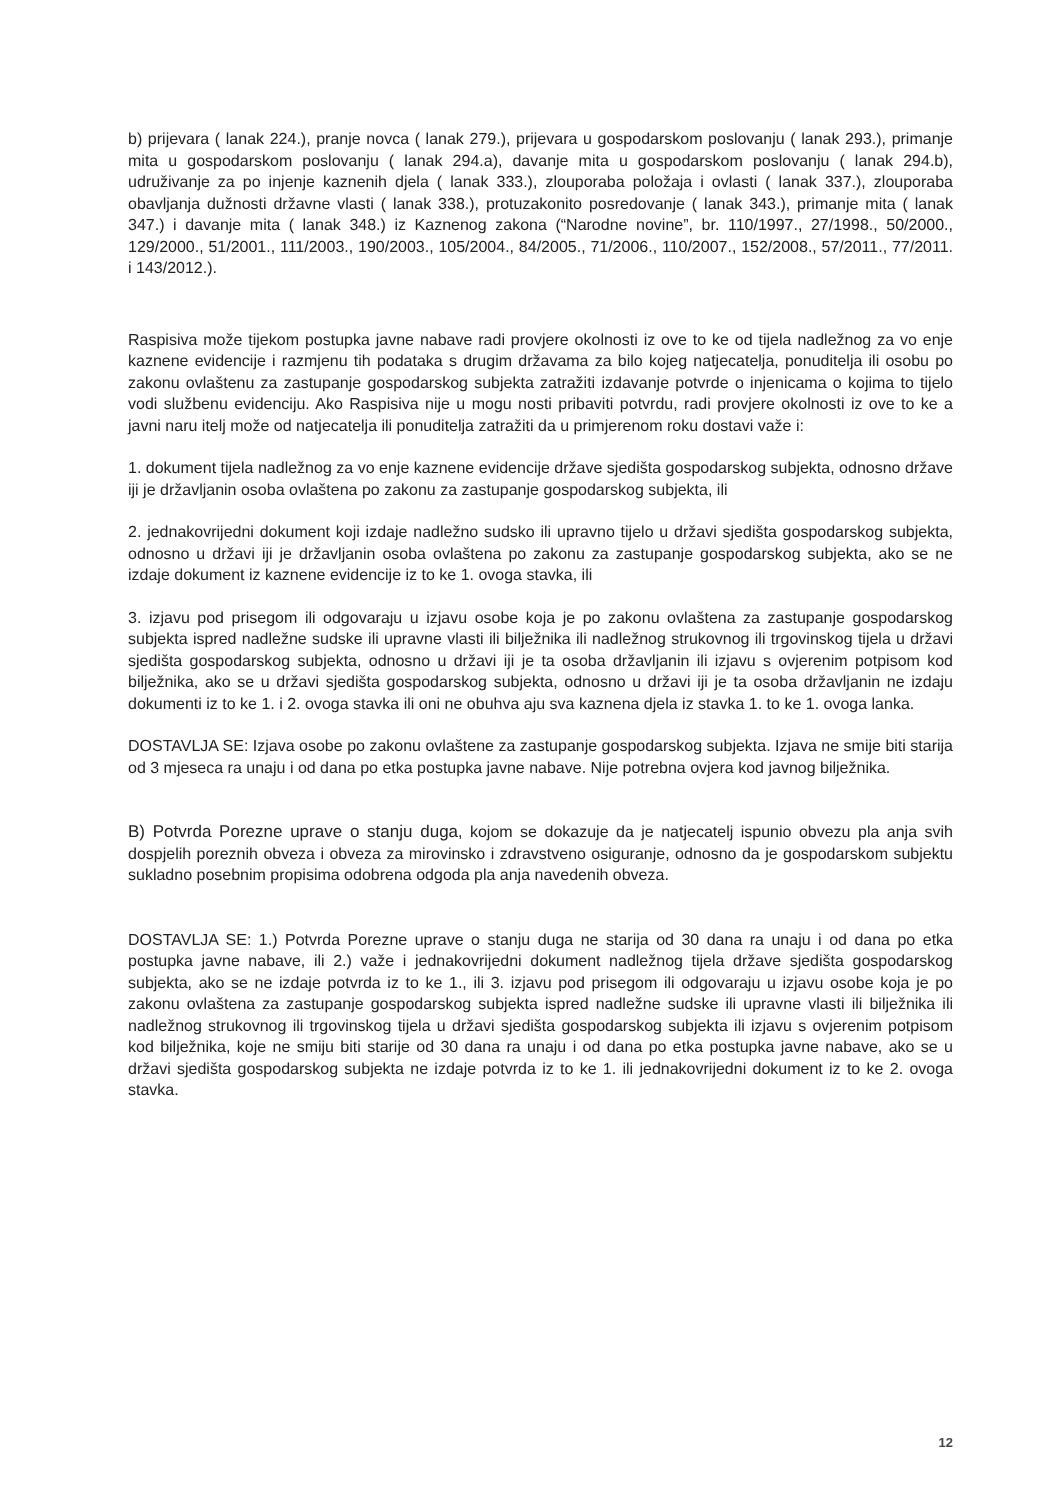b) prijevara ( lanak 224.), pranje novca ( lanak 279.), prijevara u gospodarskom poslovanju ( lanak 293.), primanje mita u gospodarskom poslovanju ( lanak 294.a), davanje mita u gospodarskom poslovanju ( lanak 294.b), udruživanje za po injenje kaznenih djela ( lanak 333.), zlouporaba položaja i ovlasti ( lanak 337.), zlouporaba obavljanja dužnosti državne vlasti ( lanak 338.), protuzakonito posredovanje ( lanak 343.), primanje mita ( lanak 347.) i davanje mita ( lanak 348.) iz Kaznenog zakona (“Narodne novine”, br. 110/1997., 27/1998., 50/2000., 129/2000., 51/2001., 111/2003., 190/2003., 105/2004., 84/2005., 71/2006., 110/2007., 152/2008., 57/2011., 77/2011. i 143/2012.).
Raspisiva može tijekom postupka javne nabave radi provjere okolnosti iz ove to ke od tijela nadležnog za vo enje kaznene evidencije i razmjenu tih podataka s drugim državama za bilo kojeg natjecatelja, ponuditelja ili osobu po zakonu ovlaštenu za zastupanje gospodarskog subjekta zatražiti izdavanje potvrde o injenicama o kojima to tijelo vodi službenu evidenciju. Ako Raspisiva nije u mogu nosti pribaviti potvrdu, radi provjere okolnosti iz ove to ke a javni naru itelj može od natjecatelja ili ponuditelja zatražiti da u primjerenom roku dostavi važe i:
1. dokument tijela nadležnog za vo enje kaznene evidencije države sjedišta gospodarskog subjekta, odnosno države iji je državljanin osoba ovlaštena po zakonu za zastupanje gospodarskog subjekta, ili
2. jednakovrijedni dokument koji izdaje nadležno sudsko ili upravno tijelo u državi sjedišta gospodarskog subjekta, odnosno u državi iji je državljanin osoba ovlaštena po zakonu za zastupanje gospodarskog subjekta, ako se ne izdaje dokument iz kaznene evidencije iz to ke 1. ovoga stavka, ili
3. izjavu pod prisegom ili odgovaraju u izjavu osobe koja je po zakonu ovlaštena za zastupanje gospodarskog subjekta ispred nadležne sudske ili upravne vlasti ili bilježnika ili nadležnog strukovnog ili trgovinskog tijela u državi sjedišta gospodarskog subjekta, odnosno u državi iji je ta osoba državljanin ili izjavu s ovjerenim potpisom kod bilježnika, ako se u državi sjedišta gospodarskog subjekta, odnosno u državi iji je ta osoba državljanin ne izdaju dokumenti iz to ke 1. i 2. ovoga stavka ili oni ne obuhva aju sva kaznena djela iz stavka 1. to ke 1. ovoga lanka.
DOSTAVLJA SE: Izjava osobe po zakonu ovlaštene za zastupanje gospodarskog subjekta. Izjava ne smije biti starija od 3 mjeseca ra unaju i od dana po etka postupka javne nabave. Nije potrebna ovjera kod javnog bilježnika.
B) Potvrda Porezne uprave o stanju duga, kojom se dokazuje da je natjecatelj ispunio obvezu pla anja svih dospjelih poreznih obveza i obveza za mirovinsko i zdravstveno osiguranje, odnosno da je gospodarskom subjektu sukladno posebnim propisima odobrena odgoda pla anja navedenih obveza.
DOSTAVLJA SE: 1.) Potvrda Porezne uprave o stanju duga ne starija od 30 dana ra unaju i od dana po etka postupka javne nabave, ili 2.) važe i jednakovrijedni dokument nadležnog tijela države sjedišta gospodarskog subjekta, ako se ne izdaje potvrda iz to ke 1., ili 3. izjavu pod prisegom ili odgovaraju u izjavu osobe koja je po zakonu ovlaštena za zastupanje gospodarskog subjekta ispred nadležne sudske ili upravne vlasti ili bilježnika ili nadležnog strukovnog ili trgovinskog tijela u državi sjedišta gospodarskog subjekta ili izjavu s ovjerenim potpisom kod bilježnika, koje ne smiju biti starije od 30 dana ra unaju i od dana po etka postupka javne nabave, ako se u državi sjedišta gospodarskog subjekta ne izdaje potvrda iz to ke 1. ili jednakovrijedni dokument iz to ke 2. ovoga stavka.
12